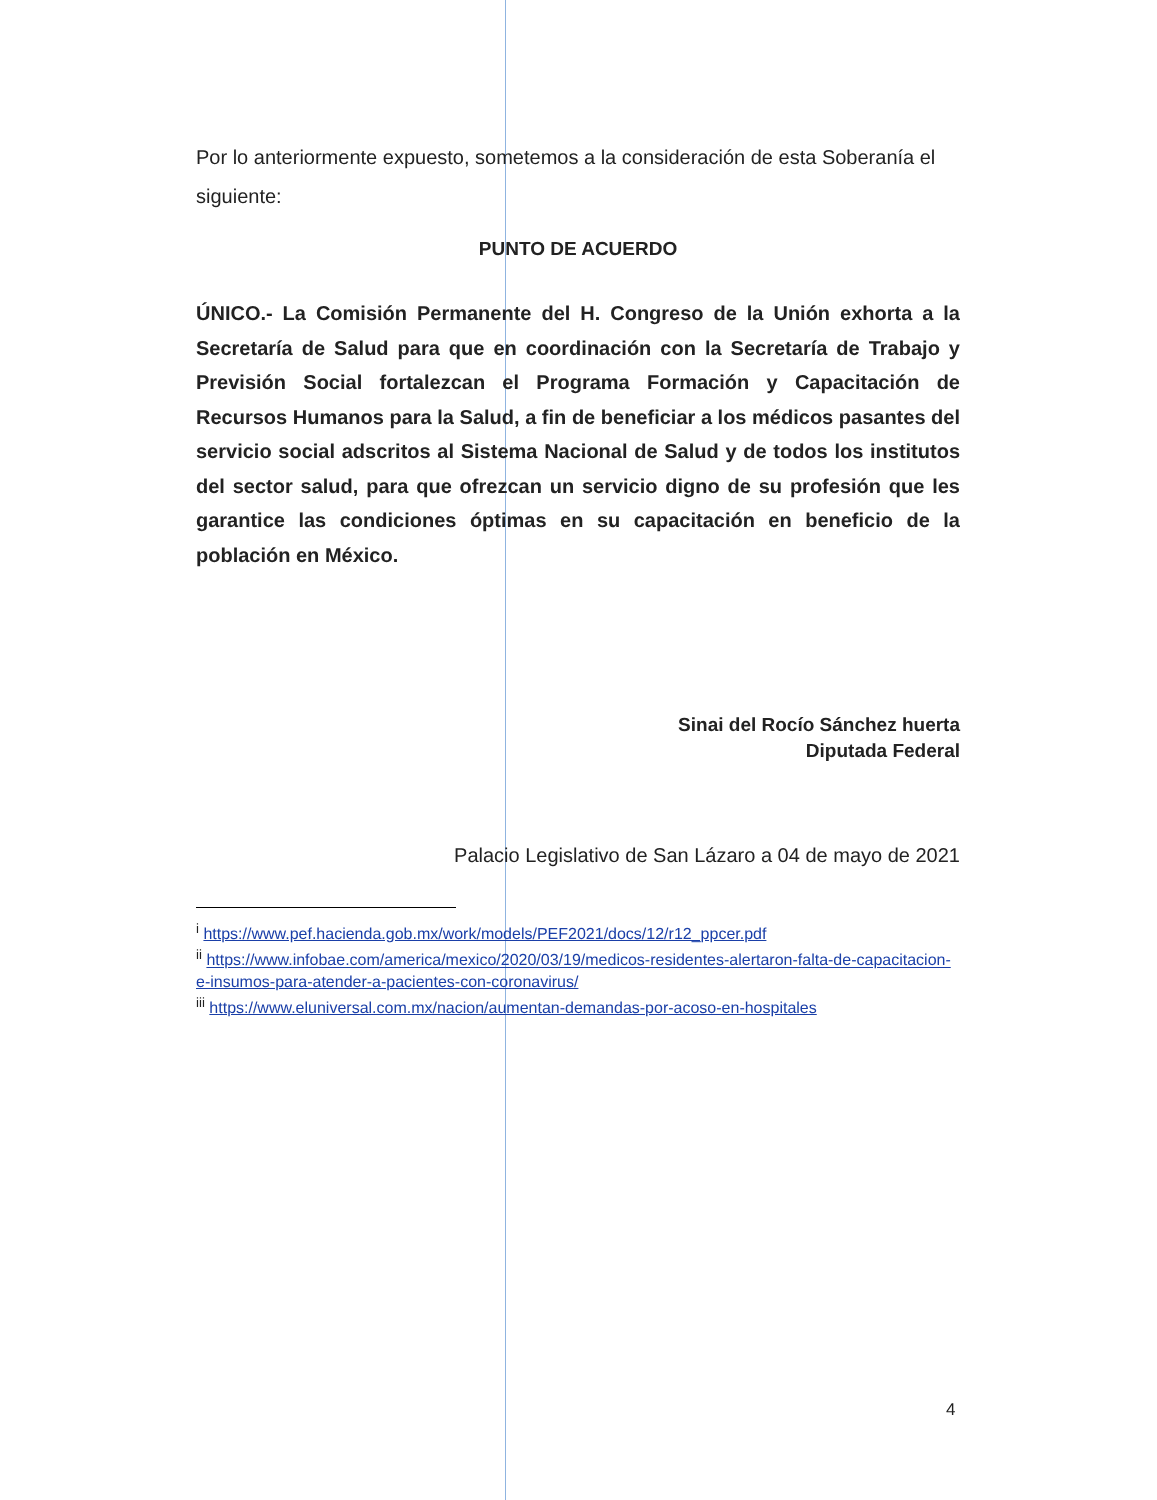Por lo anteriormente expuesto, sometemos a la consideración de esta Soberanía el siguiente:
PUNTO DE ACUERDO
ÚNICO.- La Comisión Permanente del H. Congreso de la Unión exhorta a la Secretaría de Salud para que en coordinación con la Secretaría de Trabajo y Previsión Social fortalezcan el Programa Formación y Capacitación de Recursos Humanos para la Salud, a fin de beneficiar a los médicos pasantes del servicio social adscritos al Sistema Nacional de Salud y de todos los institutos del sector salud, para que ofrezcan un servicio digno de su profesión que les garantice las condiciones óptimas en su capacitación en beneficio de la población en México.
Sinai del Rocío Sánchez huerta
Diputada Federal
Palacio Legislativo de San Lázaro a 04 de mayo de 2021
<sup>i</sup> https://www.pef.hacienda.gob.mx/work/models/PEF2021/docs/12/r12_ppcer.pdf
<sup>ii</sup> https://www.infobae.com/america/mexico/2020/03/19/medicos-residentes-alertaron-falta-de-capacitacion-e-insumos-para-atender-a-pacientes-con-coronavirus/
<sup>iii</sup> https://www.eluniversal.com.mx/nacion/aumentan-demandas-por-acoso-en-hospitales
4